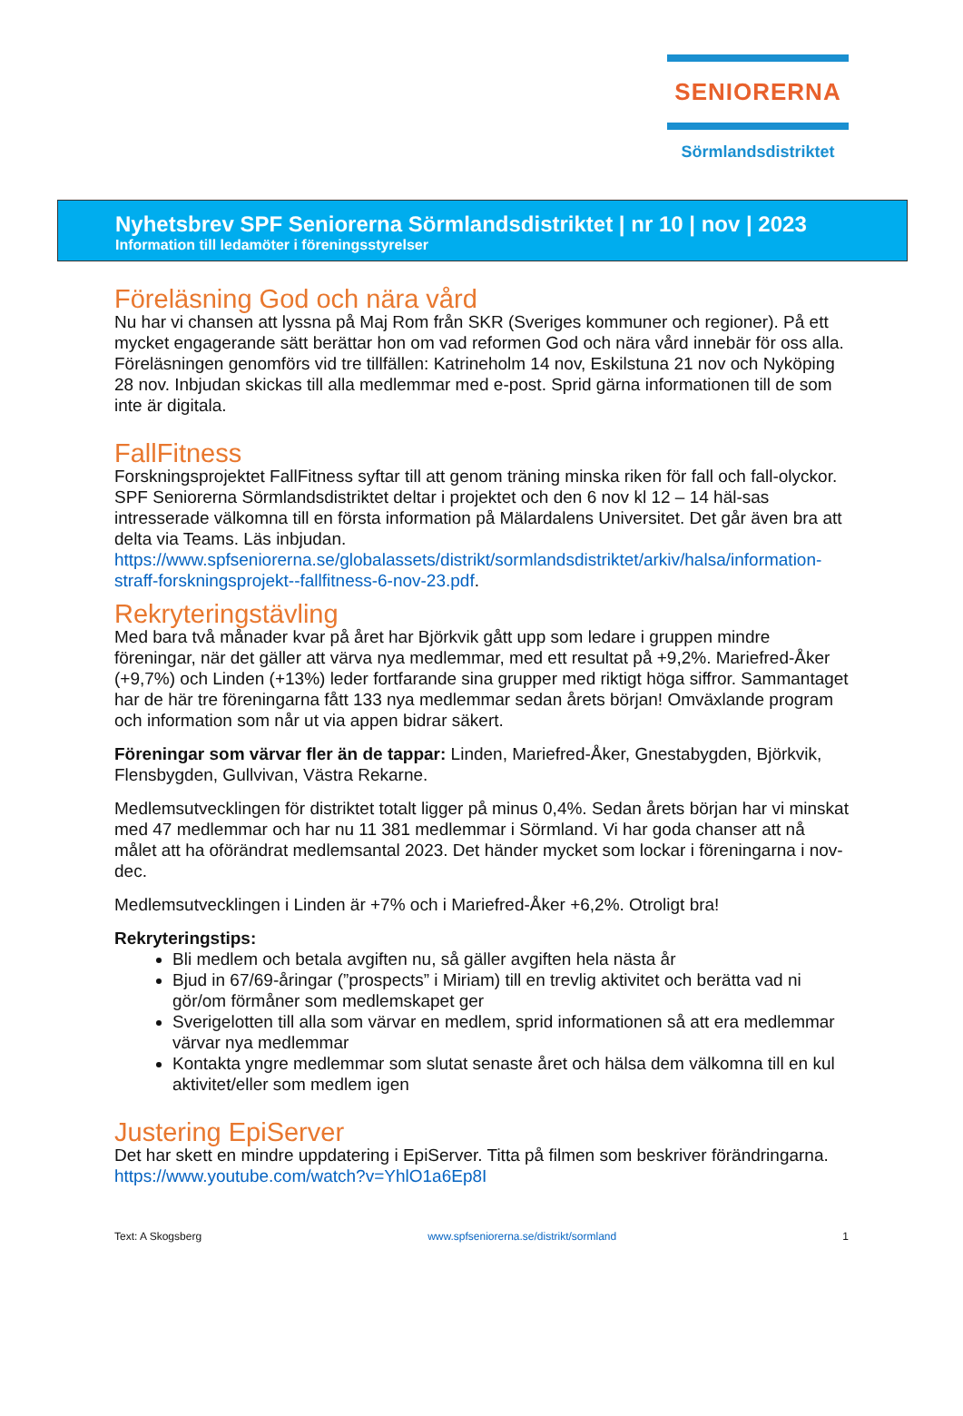SENIORERNA
Sörmlandsdistriktet
Nyhetsbrev SPF Seniorerna Sörmlandsdistriktet | nr 10 | nov | 2023
Information till ledamöter i föreningsstyrelser
Föreläsning God och nära vård
Nu har vi chansen att lyssna på Maj Rom från SKR (Sveriges kommuner och regioner). På ett mycket engagerande sätt berättar hon om vad reformen God och nära vård innebär för oss alla. Föreläsningen genomförs vid tre tillfällen: Katrineholm 14 nov, Eskilstuna 21 nov och Nyköping 28 nov. Inbjudan skickas till alla medlemmar med e-post. Sprid gärna informationen till de som inte är digitala.
FallFitness
Forskningsprojektet FallFitness syftar till att genom träning minska riken för fall och fall-olyckor. SPF Seniorerna Sörmlandsdistriktet deltar i projektet och den 6 nov kl 12 – 14 häl-sas intresserade välkomna till en första information på Mälardalens Universitet. Det går även bra att delta via Teams. Läs inbjudan. https://www.spfseniorerna.se/globalassets/distrikt/sormlandsdistriktet/arkiv/halsa/information-straff-forskningsprojekt--fallfitness-6-nov-23.pdf.
Rekryteringstävling
Med bara två månader kvar på året har Björkvik gått upp som ledare i gruppen mindre föreningar, när det gäller att värva nya medlemmar, med ett resultat på +9,2%. Mariefred-Åker (+9,7%) och Linden (+13%) leder fortfarande sina grupper med riktigt höga siffror. Sammantaget har de här tre föreningarna fått 133 nya medlemmar sedan årets början! Omväxlande program och information som når ut via appen bidrar säkert.
Föreningar som värvar fler än de tappar: Linden, Mariefred-Åker, Gnestabygden, Björkvik, Flensbygden, Gullvivan, Västra Rekarne.
Medlemsutvecklingen för distriktet totalt ligger på minus 0,4%. Sedan årets början har vi minskat med 47 medlemmar och har nu 11 381 medlemmar i Sörmland. Vi har goda chanser att nå målet att ha oförändrat medlemsantal 2023. Det händer mycket som lockar i föreningarna i nov-dec.
Medlemsutvecklingen i Linden är +7% och i Mariefred-Åker +6,2%. Otroligt bra!
Rekryteringstips:
Bli medlem och betala avgiften nu, så gäller avgiften hela nästa år
Bjud in 67/69-åringar (”prospects” i Miriam) till en trevlig aktivitet och berätta vad ni gör/om förmåner som medlemskapet ger
Sverigelotten till alla som värvar en medlem, sprid informationen så att era medlemmar värvar nya medlemmar
Kontakta yngre medlemmar som slutat senaste året och hälsa dem välkomna till en kul aktivitet/eller som medlem igen
Justering EpiServer
Det har skett en mindre uppdatering i EpiServer. Titta på filmen som beskriver förändringarna. https://www.youtube.com/watch?v=YhlO1a6Ep8I
Text: A Skogsberg www.spfseniorerna.se/distrikt/sormland 1